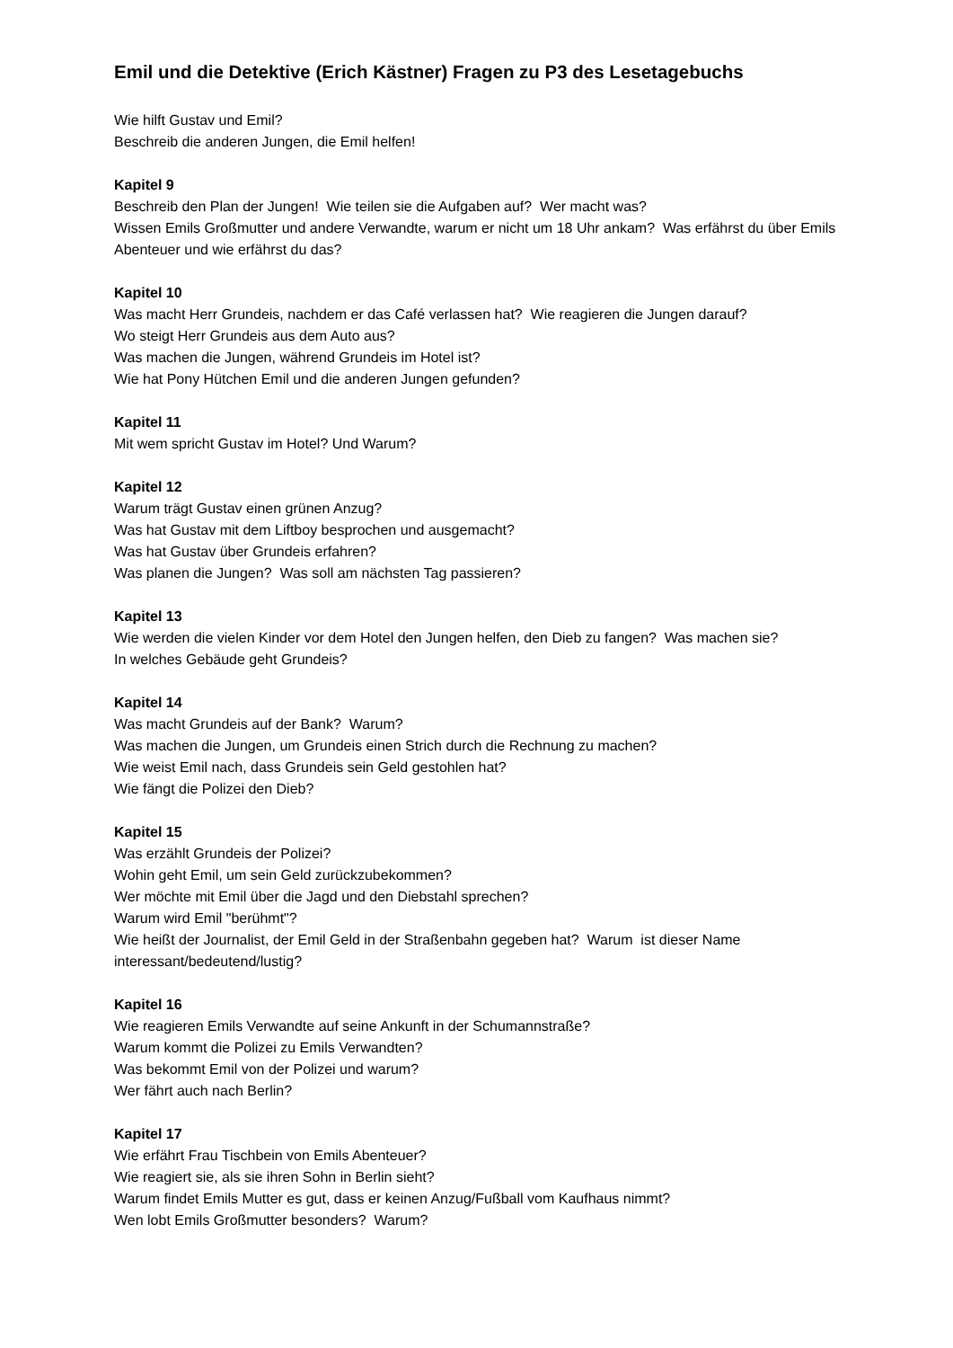Emil und die Detektive (Erich Kästner) Fragen zu P3 des Lesetagebuchs
Wie hilft Gustav und Emil?
Beschreib die anderen Jungen, die Emil helfen!
Kapitel 9
Beschreib den Plan der Jungen! Wie teilen sie die Aufgaben auf? Wer macht was?
Wissen Emils Großmutter und andere Verwandte, warum er nicht um 18 Uhr ankam? Was erfährst du über Emils Abenteuer und wie erfährst du das?
Kapitel 10
Was macht Herr Grundeis, nachdem er das Café verlassen hat? Wie reagieren die Jungen darauf?
Wo steigt Herr Grundeis aus dem Auto aus?
Was machen die Jungen, während Grundeis im Hotel ist?
Wie hat Pony Hütchen Emil und die anderen Jungen gefunden?
Kapitel 11
Mit wem spricht Gustav im Hotel? Und Warum?
Kapitel 12
Warum trägt Gustav einen grünen Anzug?
Was hat Gustav mit dem Liftboy besprochen und ausgemacht?
Was hat Gustav über Grundeis erfahren?
Was planen die Jungen? Was soll am nächsten Tag passieren?
Kapitel 13
Wie werden die vielen Kinder vor dem Hotel den Jungen helfen, den Dieb zu fangen? Was machen sie?
In welches Gebäude geht Grundeis?
Kapitel 14
Was macht Grundeis auf der Bank? Warum?
Was machen die Jungen, um Grundeis einen Strich durch die Rechnung zu machen?
Wie weist Emil nach, dass Grundeis sein Geld gestohlen hat?
Wie fängt die Polizei den Dieb?
Kapitel 15
Was erzählt Grundeis der Polizei?
Wohin geht Emil, um sein Geld zurückzubekommen?
Wer möchte mit Emil über die Jagd und den Diebstahl sprechen?
Warum wird Emil "berühmt"?
Wie heißt der Journalist, der Emil Geld in der Straßenbahn gegeben hat? Warum ist dieser Name interessant/bedeutend/lustig?
Kapitel 16
Wie reagieren Emils Verwandte auf seine Ankunft in der Schumannstraße?
Warum kommt die Polizei zu Emils Verwandten?
Was bekommt Emil von der Polizei und warum?
Wer fährt auch nach Berlin?
Kapitel 17
Wie erfährt Frau Tischbein von Emils Abenteuer?
Wie reagiert sie, als sie ihren Sohn in Berlin sieht?
Warum findet Emils Mutter es gut, dass er keinen Anzug/Fußball vom Kaufhaus nimmt?
Wen lobt Emils Großmutter besonders? Warum?